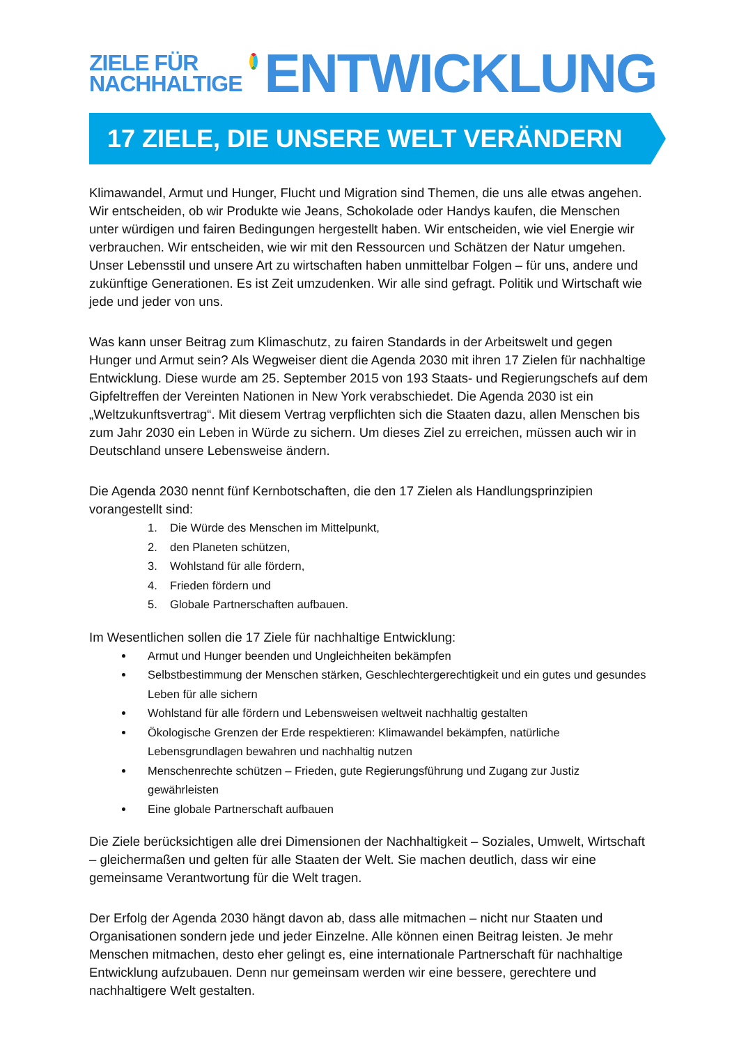ZIELE FÜR
NACHHALTIGE
ENTWICKLUNG
17 ZIELE, DIE UNSERE WELT VERÄNDERN
Klimawandel, Armut und Hunger, Flucht und Migration sind Themen, die uns alle etwas angehen. Wir entscheiden, ob wir Produkte wie Jeans, Schokolade oder Handys kaufen, die Menschen unter würdigen und fairen Bedingungen hergestellt haben. Wir entscheiden, wie viel Energie wir verbrauchen. Wir entscheiden, wie wir mit den Ressourcen und Schätzen der Natur umgehen. Unser Lebensstil und unsere Art zu wirtschaften haben unmittelbar Folgen – für uns, andere und zukünftige Generationen. Es ist Zeit umzudenken. Wir alle sind gefragt. Politik und Wirtschaft wie jede und jeder von uns.
Was kann unser Beitrag zum Klimaschutz, zu fairen Standards in der Arbeitswelt und gegen Hunger und Armut sein? Als Wegweiser dient die Agenda 2030 mit ihren 17 Zielen für nachhaltige Entwicklung. Diese wurde am 25. September 2015 von 193 Staats- und Regierungschefs auf dem Gipfeltreffen der Vereinten Nationen in New York verabschiedet. Die Agenda 2030 ist ein „Weltzukunftsvertrag“. Mit diesem Vertrag verpflichten sich die Staaten dazu, allen Menschen bis zum Jahr 2030 ein Leben in Würde zu sichern. Um dieses Ziel zu erreichen, müssen auch wir in Deutschland unsere Lebensweise ändern.
Die Agenda 2030 nennt fünf Kernbotschaften, die den 17 Zielen als Handlungsprinzipien vorangestellt sind:
1. Die Würde des Menschen im Mittelpunkt,
2. den Planeten schützen,
3. Wohlstand für alle fördern,
4. Frieden fördern und
5. Globale Partnerschaften aufbauen.
Im Wesentlichen sollen die 17 Ziele für nachhaltige Entwicklung:
Armut und Hunger beenden und Ungleichheiten bekämpfen
Selbstbestimmung der Menschen stärken, Geschlechtergerechtigkeit und ein gutes und gesundes Leben für alle sichern
Wohlstand für alle fördern und Lebensweisen weltweit nachhaltig gestalten
Ökologische Grenzen der Erde respektieren: Klimawandel bekämpfen, natürliche Lebensgrundlagen bewahren und nachhaltig nutzen
Menschenrechte schützen – Frieden, gute Regierungsführung und Zugang zur Justiz gewährleisten
Eine globale Partnerschaft aufbauen
Die Ziele berücksichtigen alle drei Dimensionen der Nachhaltigkeit – Soziales, Umwelt, Wirtschaft – gleichermaßen und gelten für alle Staaten der Welt. Sie machen deutlich, dass wir eine gemeinsame Verantwortung für die Welt tragen.
Der Erfolg der Agenda 2030 hängt davon ab, dass alle mitmachen – nicht nur Staaten und Organisationen sondern jede und jeder Einzelne. Alle können einen Beitrag leisten. Je mehr Menschen mitmachen, desto eher gelingt es, eine internationale Partnerschaft für nachhaltige Entwicklung aufzubauen. Denn nur gemeinsam werden wir eine bessere, gerechtere und nachhaltigere Welt gestalten.